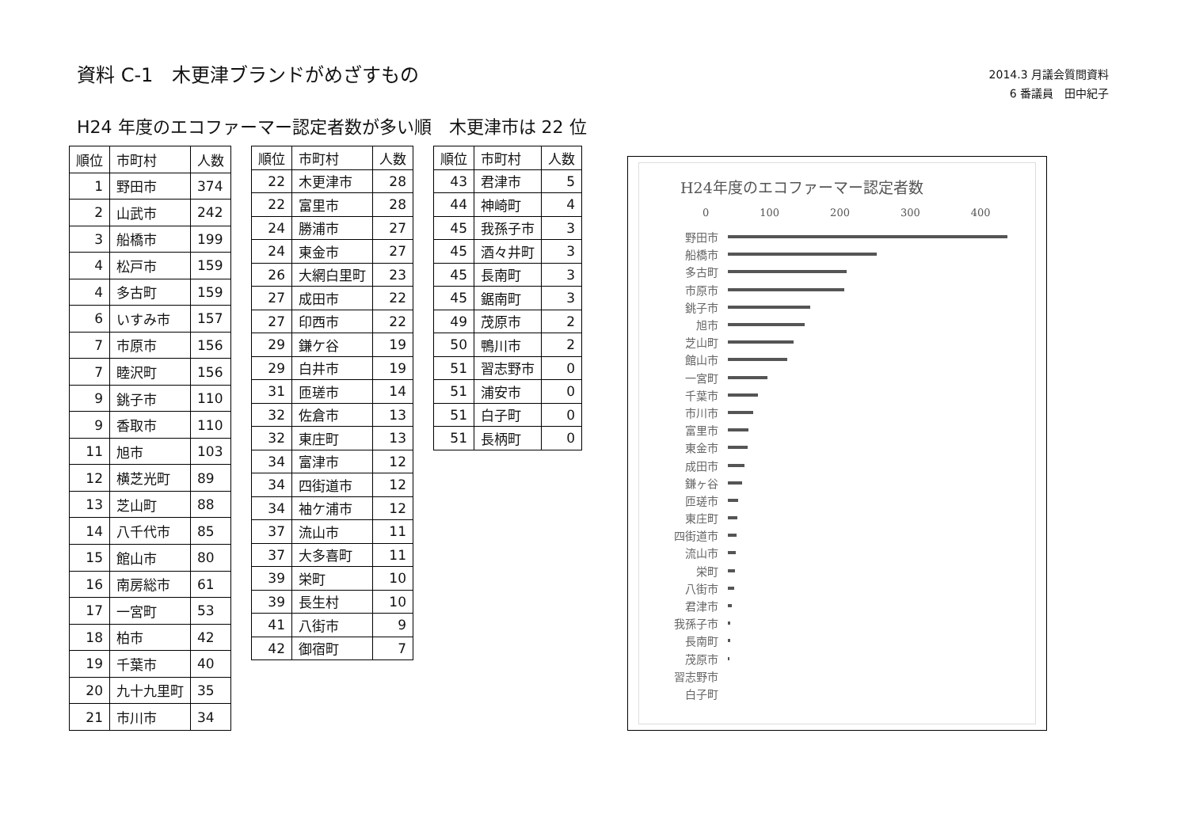資料 C-1　木更津ブランドがめざすもの
2014.3 月議会質問資料
6 番議員　田中紀子
H24 年度のエコファーマー認定者数が多い順　木更津市は 22 位
| 順位 | 市町村 | 人数 |
| --- | --- | --- |
| 1 | 野田市 | 374 |
| 2 | 山武市 | 242 |
| 3 | 船橋市 | 199 |
| 4 | 松戸市 | 159 |
| 4 | 多古町 | 159 |
| 6 | いすみ市 | 157 |
| 7 | 市原市 | 156 |
| 7 | 睦沢町 | 156 |
| 9 | 銚子市 | 110 |
| 9 | 香取市 | 110 |
| 11 | 旭市 | 103 |
| 12 | 横芝光町 | 89 |
| 13 | 芝山町 | 88 |
| 14 | 八千代市 | 85 |
| 15 | 館山市 | 80 |
| 16 | 南房総市 | 61 |
| 17 | 一宮町 | 53 |
| 18 | 柏市 | 42 |
| 19 | 千葉市 | 40 |
| 20 | 九十九里町 | 35 |
| 21 | 市川市 | 34 |
| 順位 | 市町村 | 人数 |
| --- | --- | --- |
| 22 | 木更津市 | 28 |
| 22 | 富里市 | 28 |
| 24 | 勝浦市 | 27 |
| 24 | 東金市 | 27 |
| 26 | 大網白里町 | 23 |
| 27 | 成田市 | 22 |
| 27 | 印西市 | 22 |
| 29 | 鎌ケ谷 | 19 |
| 29 | 白井市 | 19 |
| 31 | 匝瑳市 | 14 |
| 32 | 佐倉市 | 13 |
| 32 | 東庄町 | 13 |
| 34 | 富津市 | 12 |
| 34 | 四街道市 | 12 |
| 34 | 袖ケ浦市 | 12 |
| 37 | 流山市 | 11 |
| 37 | 大多喜町 | 11 |
| 39 | 栄町 | 10 |
| 39 | 長生村 | 10 |
| 41 | 八街市 | 9 |
| 42 | 御宿町 | 7 |
| 順位 | 市町村 | 人数 |
| --- | --- | --- |
| 43 | 君津市 | 5 |
| 44 | 神崎町 | 4 |
| 45 | 我孫子市 | 3 |
| 45 | 酒々井町 | 3 |
| 45 | 長南町 | 3 |
| 45 | 鋸南町 | 3 |
| 49 | 茂原市 | 2 |
| 50 | 鴨川市 | 2 |
| 51 | 習志野市 | 0 |
| 51 | 浦安市 | 0 |
| 51 | 白子町 | 0 |
| 51 | 長柄町 | 0 |
H24年度のエコファーマー認定者数
0 100 200 300 400
野田市
船橋市
多古町
市原市
銚子市
旭市
芝山町
館山市
一宮町
千葉市
市川市
富里市
東金市
成田市
鎌ヶ谷
匝瑳市
東庄町
四街道市
流山市
栄町
八街市
君津市
我孫子市
長南町
茂原市
習志野市
白子町